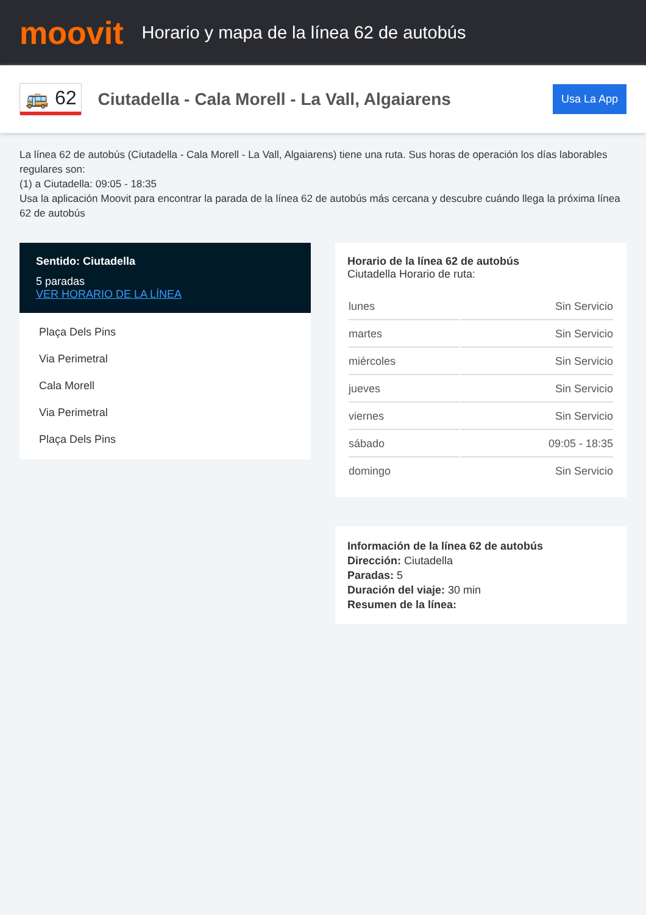moovit
Horario y mapa de la línea 62 de autobús
🚌 62
Ciutadella - Cala Morell - La Vall, Algaiarens
Usa La App
La línea 62 de autobús (Ciutadella - Cala Morell - La Vall, Algaiarens) tiene una ruta. Sus horas de operación los días laborables regulares son:
(1) a Ciutadella: 09:05 - 18:35
Usa la aplicación Moovit para encontrar la parada de la línea 62 de autobús más cercana y descubre cuándo llega la próxima línea 62 de autobús
Sentido: Ciutadella
5 paradas
VER HORARIO DE LA LÍNEA
Plaça Dels Pins
Via Perimetral
Cala Morell
Via Perimetral
Plaça Dels Pins
Horario de la línea 62 de autobús
Ciutadella Horario de ruta:
| lunes | Sin Servicio |
| martes | Sin Servicio |
| miércoles | Sin Servicio |
| jueves | Sin Servicio |
| viernes | Sin Servicio |
| sábado | 09:05 - 18:35 |
| domingo | Sin Servicio |
Información de la línea 62 de autobús
Dirección: Ciutadella
Paradas: 5
Duración del viaje: 30 min
Resumen de la línea: